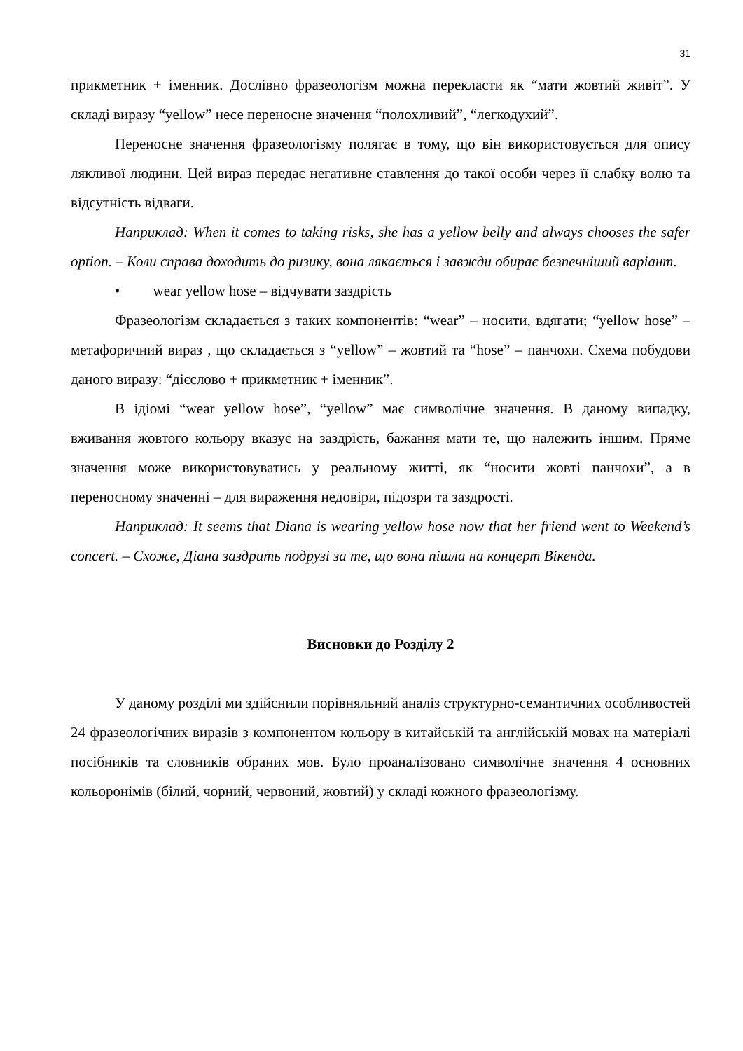31
прикметник + іменник. Дослівно фразеологізм можна перекласти як “мати жовтий живіт”. У складі виразу “yellow” несе переносне значення “полохливий”, “легкодухий”.
Переносне значення фразеологізму полягає в тому, що він використовується для опису лякливої людини. Цей вираз передає негативне ставлення до такої особи через її слабку волю та відсутність відваги.
Наприклад: When it comes to taking risks, she has a yellow belly and always chooses the safer option. – Коли справа доходить до ризику, вона лякається і завжди обирає безпечніший варіант.
• wear yellow hose – відчувати заздрість
Фразеологізм складається з таких компонентів: “wear” – носити, вдягати; “yellow hose” – метафоричний вираз , що складається з “yellow” – жовтий та “hose” – панчохи. Схема побудови даного виразу: “дієслово + прикметник + іменник”.
В ідіомі “wear yellow hose”, “yellow” має символічне значення. В даному випадку, вживання жовтого кольору вказує на заздрість, бажання мати те, що належить іншим. Пряме значення може використовуватись у реальному житті, як “носити жовті панчохи”, а в переносному значенні – для вираження недовіри, підозри та заздрості.
Наприклад: It seems that Diana is wearing yellow hose now that her friend went to Weekend’s concert. – Схоже, Діана заздрить подрузі за те, що вона пішла на концерт Вікенда.
Висновки до Розділу 2
У даному розділі ми здійснили порівняльний аналіз структурно-семантичних особливостей 24 фразеологічних виразів з компонентом кольору в китайській та англійській мовах на матеріалі посібників та словників обраних мов. Було проаналізовано символічне значення 4 основних кольоронімів (білий, чорний, червоний, жовтий) у складі кожного фразеологізму.